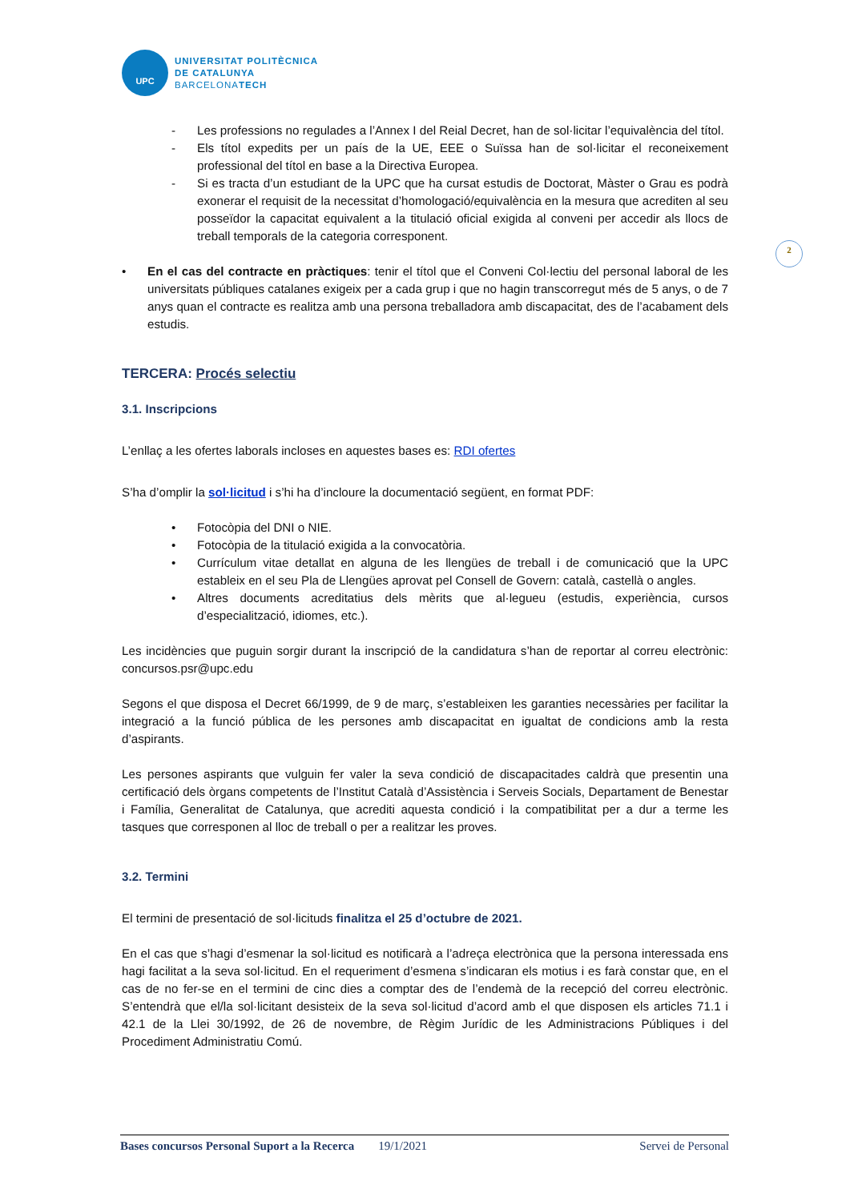UPC
UNIVERSITAT POLITÈCNICA
DE CATALUNYA
BARCELONATECH
- Les professions no regulades a l’Annex I del Reial Decret, han de sol·licitar l’equivalència del títol.
- Els títol expedits per un país de la UE, EEE o Suïssa han de sol·licitar el reconeixement professional del títol en base a la Directiva Europea.
- Si es tracta d’un estudiant de la UPC que ha cursat estudis de Doctorat, Màster o Grau es podrà exonerar el requisit de la necessitat d’homologació/equivalència en la mesura que acrediten al seu posseïdor la capacitat equivalent a la titulació oficial exigida al conveni per accedir als llocs de treball temporals de la categoria corresponent.
• En el cas del contracte en pràctiques: tenir el títol que el Conveni Col·lectiu del personal laboral de les universitats públiques catalanes exigeix per a cada grup i que no hagin transcorregut més de 5 anys, o de 7 anys quan el contracte es realitza amb una persona treballadora amb discapacitat, des de l’acabament dels estudis.
TERCERA: Procés selectiu
3.1. Inscripcions
L’enllaç a les ofertes laborals incloses en aquestes bases es: RDI ofertes
S’ha d’omplir la sol·licitud i s’hi ha d’incloure la documentació següent, en format PDF:
• Fotocòpia del DNI o NIE.
• Fotocòpia de la titulació exigida a la convocatòria.
• Currículum vitae detallat en alguna de les llengües de treball i de comunicació que la UPC estableix en el seu Pla de Llengües aprovat pel Consell de Govern: català, castellà o angles.
• Altres documents acreditatius dels mèrits que al·legueu (estudis, experiència, cursos d’especialització, idiomes, etc.).
Les incidències que puguin sorgir durant la inscripció de la candidatura s’han de reportar al correu electrònic: concursos.psr@upc.edu
Segons el que disposa el Decret 66/1999, de 9 de març, s’estableixen les garanties necessàries per facilitar la integració a la funció pública de les persones amb discapacitat en igualtat de condicions amb la resta d’aspirants.
Les persones aspirants que vulguin fer valer la seva condició de discapacitades caldrà que presentin una certificació dels òrgans competents de l’Institut Català d’Assistència i Serveis Socials, Departament de Benestar i Família, Generalitat de Catalunya, que acrediti aquesta condició i la compatibilitat per a dur a terme les tasques que corresponen al lloc de treball o per a realitzar les proves.
3.2. Termini
El termini de presentació de sol·licituds finalitza el 25 d’octubre de 2021.
En el cas que s’hagi d’esmenar la sol·licitud es notificarà a l’adreça electrònica que la persona interessada ens hagi facilitat a la seva sol·licitud. En el requeriment d’esmena s’indicaran els motius i es farà constar que, en el cas de no fer-se en el termini de cinc dies a comptar des de l’endemà de la recepció del correu electrònic. S’entendrà que el/la sol·licitant desisteix de la seva sol·licitud d’acord amb el que disposen els articles 71.1 i 42.1 de la Llei 30/1992, de 26 de novembre, de Règim Jurídic de les Administracions Públiques i del Procediment Administratiu Comú.
2
Bases concursos Personal Suport a la Recerca 19/1/2021 Servei de Personal